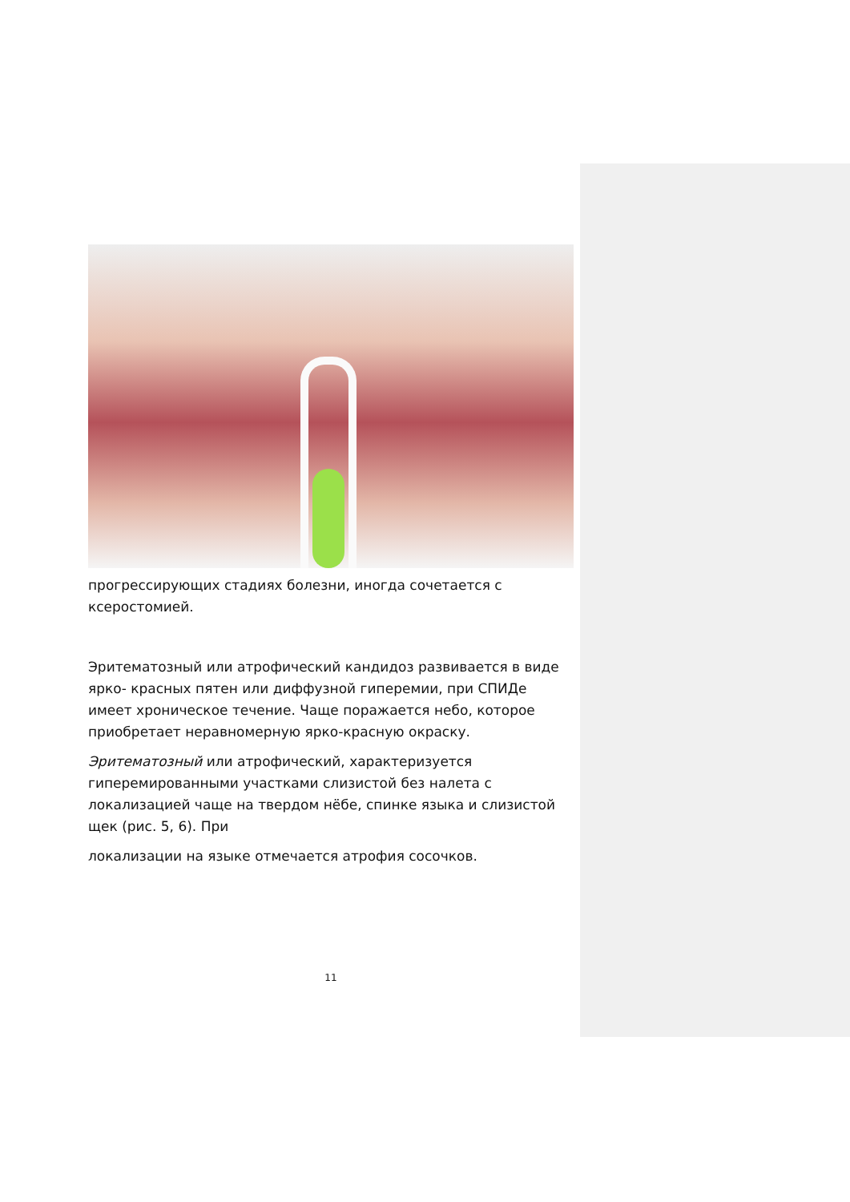прогрессирующих стадиях болезни, иногда сочетается с ксеростомией.
Эритематозный или атрофический кандидоз развивается в виде ярко- красных пятен или диффузной гиперемии, при СПИДе имеет хроническое течение. Чаще поражается небо, которое приобретает неравномерную ярко-красную окраску.
Эритематозный или атрофический, характеризуется гиперемированными участками слизистой без налета с локализацией чаще на твердом нёбе, спинке языка и слизистой щек (рис. 5, 6). При
локализации на языке отмечается атрофия сосочков.
11